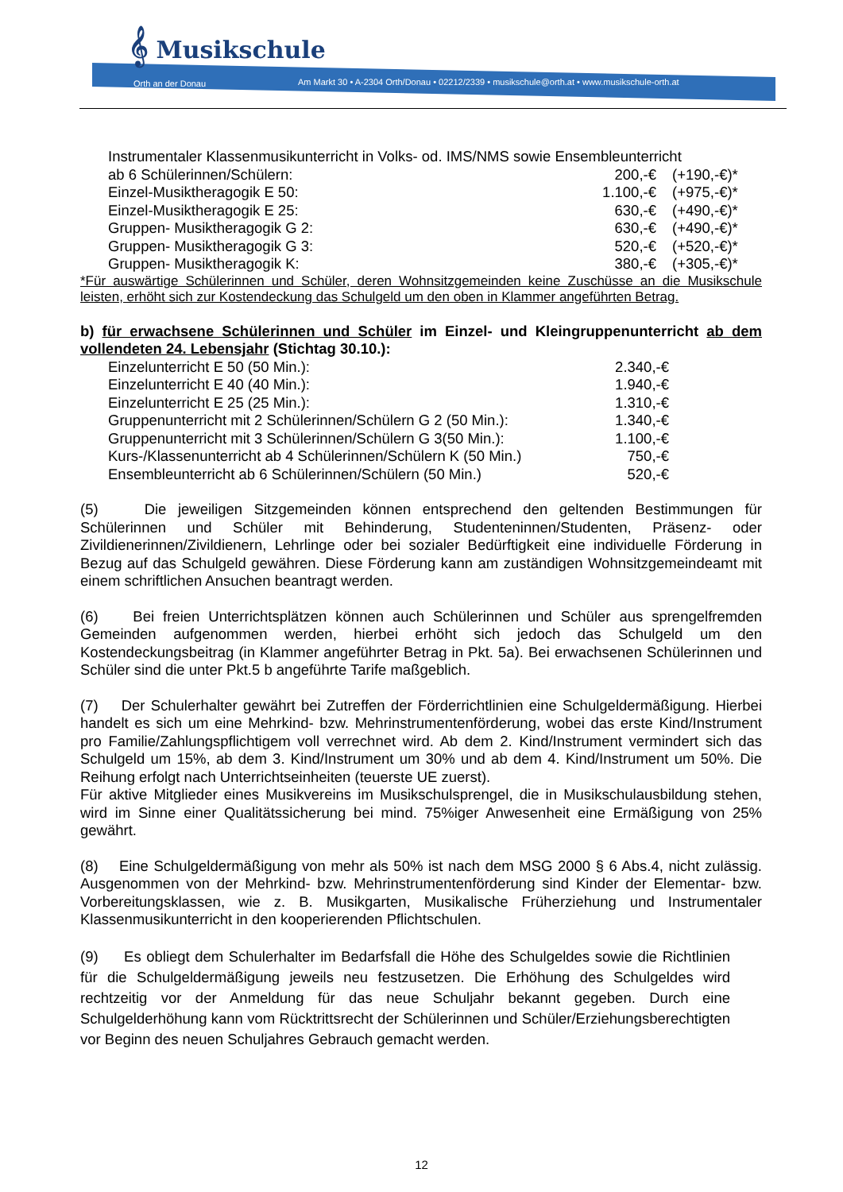𝄞 Musikschule
Orth an der Donau
Am Markt 30 • A-2304 Orth/Donau • 02212/2339 • musikschule@orth.at • www.musikschule-orth.at
| Instrumentaler Klassenmusikunterricht in Volks- od. IMS/NMS sowie Ensembleunterricht | | |
| ab 6 Schülerinnen/Schülern: | 200,-€ | (+190,-€)* |
| Einzel-Musiktheragogik E 50: | 1.100,-€ | (+975,-€)* |
| Einzel-Musiktheragogik E 25: | 630,-€ | (+490,-€)* |
| Gruppen- Musiktheragogik G 2: | 630,-€ | (+490,-€)* |
| Gruppen- Musiktheragogik G 3: | 520,-€ | (+520,-€)* |
| Gruppen- Musiktheragogik K: | 380,-€ | (+305,-€)* |
*Für auswärtige Schülerinnen und Schüler, deren Wohnsitzgemeinden keine Zuschüsse an die Musikschule leisten, erhöht sich zur Kostendeckung das Schulgeld um den oben in Klammer angeführten Betrag.
b) für erwachsene Schülerinnen und Schüler im Einzel- und Kleingruppenunterricht ab dem vollendeten 24. Lebensjahr (Stichtag 30.10.):
| Einzelunterricht E 50 (50 Min.): | 2.340,-€ |
| Einzelunterricht E 40 (40 Min.): | 1.940,-€ |
| Einzelunterricht E 25 (25 Min.): | 1.310,-€ |
| Gruppenunterricht mit 2 Schülerinnen/Schülern G 2 (50 Min.): | 1.340,-€ |
| Gruppenunterricht mit 3 Schülerinnen/Schülern G 3(50 Min.): | 1.100,-€ |
| Kurs-/Klassenunterricht ab 4 Schülerinnen/Schülern K (50 Min.) | 750,-€ |
| Ensembleunterricht ab 6 Schülerinnen/Schülern (50 Min.) | 520,-€ |
(5) Die jeweiligen Sitzgemeinden können entsprechend den geltenden Bestimmungen für Schülerinnen und Schüler mit Behinderung, Studenteninnen/Studenten, Präsenz- oder Zivildienerinnen/Zivildienern, Lehrlinge oder bei sozialer Bedürftigkeit eine individuelle Förderung in Bezug auf das Schulgeld gewähren. Diese Förderung kann am zuständigen Wohnsitzgemeindeamt mit einem schriftlichen Ansuchen beantragt werden.
(6) Bei freien Unterrichtsplätzen können auch Schülerinnen und Schüler aus sprengelfremden Gemeinden aufgenommen werden, hierbei erhöht sich jedoch das Schulgeld um den Kostendeckungsbeitrag (in Klammer angeführter Betrag in Pkt. 5a). Bei erwachsenen Schülerinnen und Schüler sind die unter Pkt.5 b angeführte Tarife maßgeblich.
(7) Der Schulerhalter gewährt bei Zutreffen der Förderrichtlinien eine Schulgeldermäßigung. Hierbei handelt es sich um eine Mehrkind- bzw. Mehrinstrumentenförderung, wobei das erste Kind/Instrument pro Familie/Zahlungspflichtigem voll verrechnet wird. Ab dem 2. Kind/Instrument vermindert sich das Schulgeld um 15%, ab dem 3. Kind/Instrument um 30% und ab dem 4. Kind/Instrument um 50%. Die Reihung erfolgt nach Unterrichtseinheiten (teuerste UE zuerst).
Für aktive Mitglieder eines Musikvereins im Musikschulsprengel, die in Musikschulausbildung stehen, wird im Sinne einer Qualitätssicherung bei mind. 75%iger Anwesenheit eine Ermäßigung von 25% gewährt.
(8) Eine Schulgeldermäßigung von mehr als 50% ist nach dem MSG 2000 § 6 Abs.4, nicht zulässig. Ausgenommen von der Mehrkind- bzw. Mehrinstrumentenförderung sind Kinder der Elementar- bzw. Vorbereitungsklassen, wie z. B. Musikgarten, Musikalische Früherziehung und Instrumentaler Klassenmusikunterricht in den kooperierenden Pflichtschulen.
(9) Es obliegt dem Schulerhalter im Bedarfsfall die Höhe des Schulgeldes sowie die Richtlinien für die Schulgeldermäßigung jeweils neu festzusetzen. Die Erhöhung des Schulgeldes wird rechtzeitig vor der Anmeldung für das neue Schuljahr bekannt gegeben. Durch eine Schulgelderhöhung kann vom Rücktrittsrecht der Schülerinnen und Schüler/Erziehungsberechtigten vor Beginn des neuen Schuljahres Gebrauch gemacht werden.
12